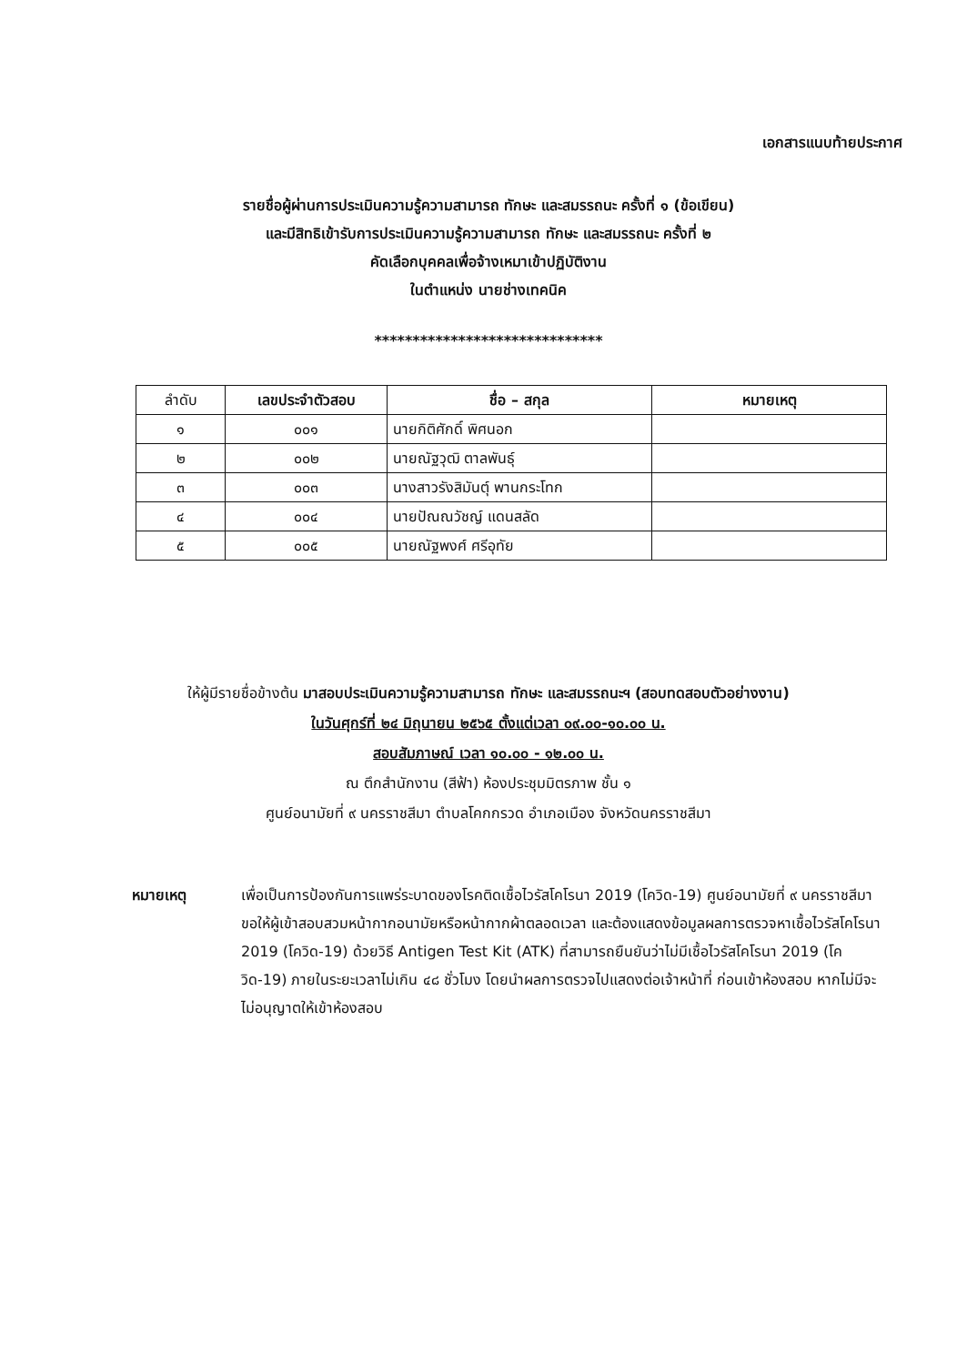เอกสารแนบท้ายประกาศ
รายชื่อผู้ผ่านการประเมินความรู้ความสามารถ ทักษะ และสมรรถนะ ครั้งที่ ๑ (ข้อเขียน)
และมีสิทธิเข้ารับการประเมินความรู้ความสามารถ ทักษะ และสมรรถนะ ครั้งที่ ๒
คัดเลือกบุคคลเพื่อจ้างเหมาเข้าปฏิบัติงาน
ในตำแหน่ง นายช่างเทคนิค
******************************
| ลำดับ | เลขประจำตัวสอบ | ชื่อ – สกุล | หมายเหตุ |
| --- | --- | --- | --- |
| ๑ | ๐๐๑ | นายกิติศักดิ์ พิศนอก | |
| ๒ | ๐๐๒ | นายณัฐวุฒิ ตาลพันธุ์ | |
| ๓ | ๐๐๓ | นางสาวรังสิมันตุ์ พานกระโทก | |
| ๔ | ๐๐๔ | นายปัณณวัชญ์ แดนสลัด | |
| ๕ | ๐๐๕ | นายณัฐพงศ์ ศรีอุทัย | |
ให้ผู้มีรายชื่อข้างต้น มาสอบประเมินความรู้ความสามารถ ทักษะ และสมรรถนะฯ (สอบทดสอบตัวอย่างงาน)
ในวันศุกร์ที่ ๒๔ มิถุนายน ๒๕๖๕ ตั้งแต่เวลา ๐๙.๐๐-๑๐.๐๐ น.
สอบสัมภาษณ์ เวลา ๑๐.๐๐ - ๑๒.๐๐ น.
ณ ตึกสำนักงาน (สีฟ้า) ห้องประชุมมิตรภาพ ชั้น ๑
ศูนย์อนามัยที่ ๙ นครราชสีมา ตำบลโคกกรวด อำเภอเมือง จังหวัดนครราชสีมา
หมายเหตุ เพื่อเป็นการป้องกันการแพร่ระบาดของโรคติดเชื้อไวรัสโคโรนา 2019 (โควิด-19) ศูนย์อนามัยที่ ๙ นครราชสีมา ขอให้ผู้เข้าสอบสวมหน้ากากอนามัยหรือหน้ากากผ้าตลอดเวลา และต้องแสดงข้อมูลผลการตรวจหาเชื้อไวรัสโคโรนา 2019 (โควิด-19) ด้วยวิธี Antigen Test Kit (ATK) ที่สามารถยืนยันว่าไม่มีเชื้อไวรัสโคโรนา 2019 (โควิด-19) ภายในระยะเวลาไม่เกิน ๔๘ ชั่วโมง โดยนำผลการตรวจไปแสดงต่อเจ้าหน้าที่ ก่อนเข้าห้องสอบ หากไม่มีจะไม่อนุญาตให้เข้าห้องสอบ